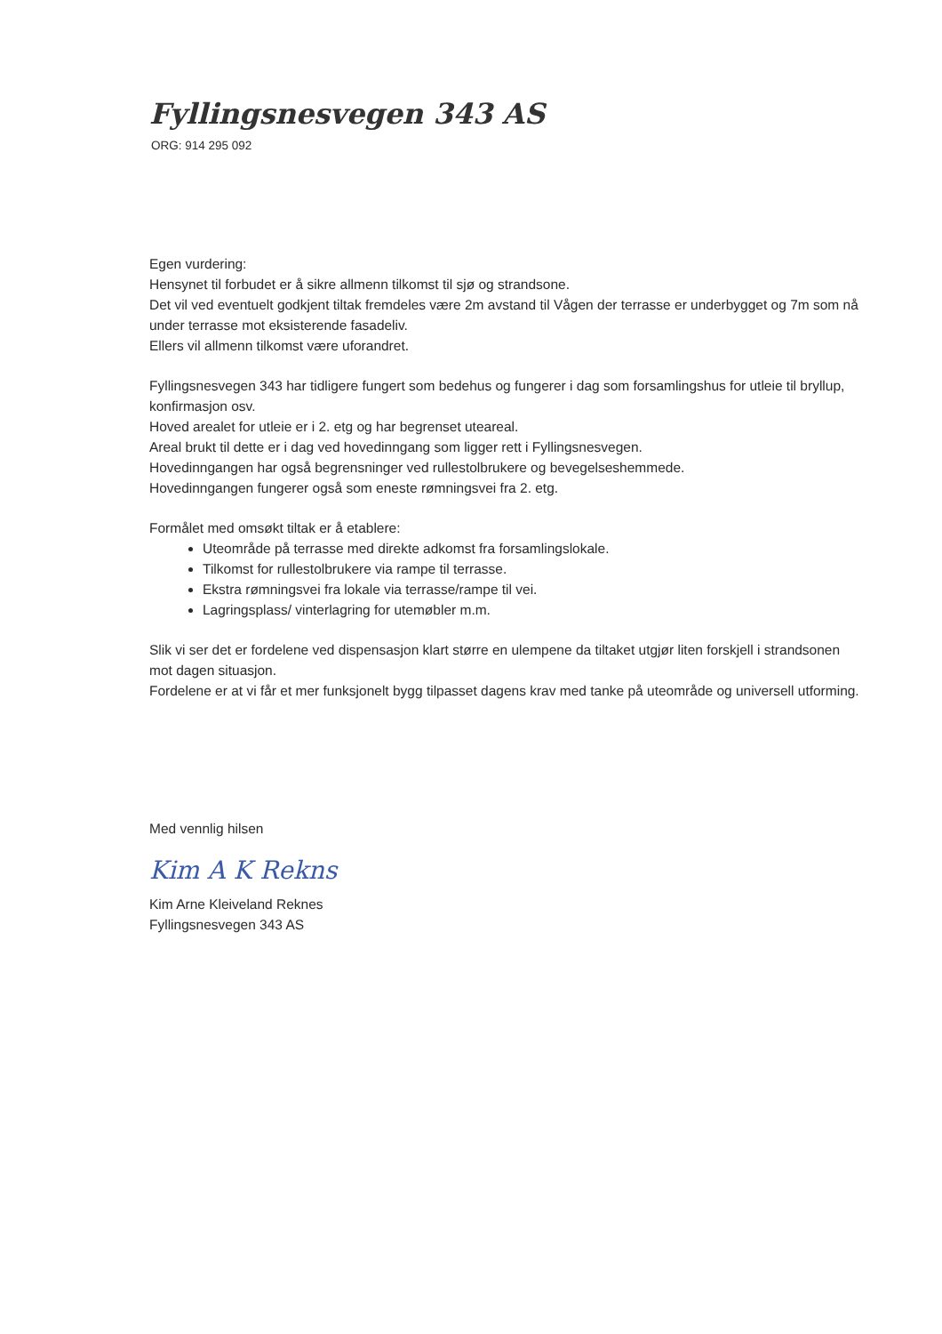Fyllingsnesvegen 343 AS
ORG: 914 295 092
Egen vurdering:
Hensynet til forbudet er å sikre allmenn tilkomst til sjø og strandsone.
Det vil ved eventuelt godkjent tiltak fremdeles være 2m avstand til Vågen der terrasse er underbygget og 7m som nå under terrasse mot eksisterende fasadeliv.
Ellers vil allmenn tilkomst være uforandret.
Fyllingsnesvegen 343 har tidligere fungert som bedehus og fungerer i dag som forsamlingshus for utleie til bryllup, konfirmasjon osv.
Hoved arealet for utleie er i 2. etg og har begrenset uteareal.
Areal brukt til dette er i dag ved hovedinngang som ligger rett i Fyllingsnesvegen.
Hovedinngangen har også begrensninger ved rullestolbrukere og bevegelseshemmede.
Hovedinngangen fungerer også som eneste rømningsvei fra 2. etg.
Formålet med omsøkt tiltak er å etablere:
Uteområde på terrasse med direkte adkomst fra forsamlingslokale.
Tilkomst for rullestolbrukere via rampe til terrasse.
Ekstra rømningsvei fra lokale via terrasse/rampe til vei.
Lagringsplass/ vinterlagring for utemøbler m.m.
Slik vi ser det er fordelene ved dispensasjon klart større en ulempene da tiltaket utgjør liten forskjell i strandsonen mot dagen situasjon.
Fordelene er at vi får et mer funksjonelt bygg tilpasset dagens krav med tanke på uteområde og universell utforming.
Med vennlig hilsen
Kim A K Rekns
Kim Arne Kleiveland Reknes
Fyllingsnesvegen 343 AS